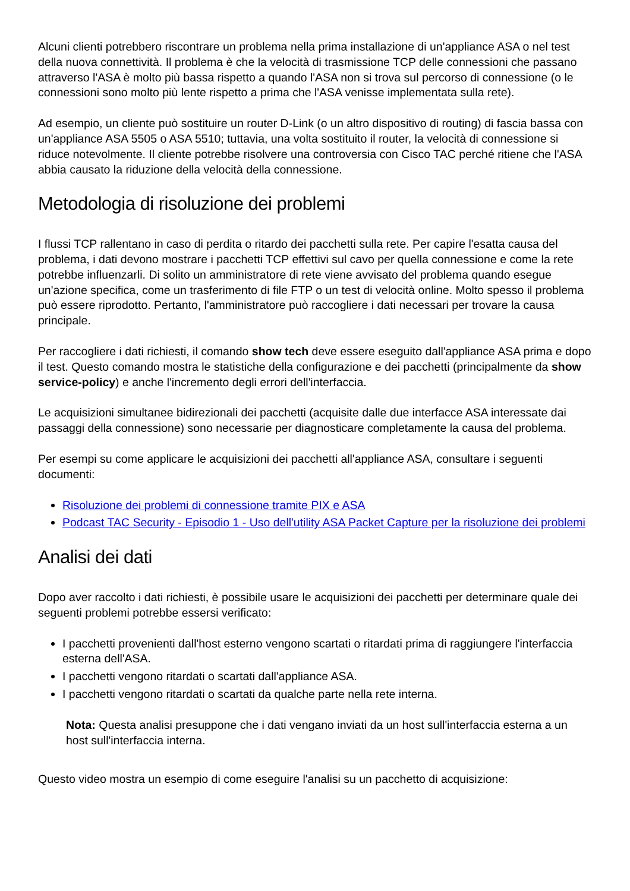Alcuni clienti potrebbero riscontrare un problema nella prima installazione di un'appliance ASA o nel test della nuova connettività. Il problema è che la velocità di trasmissione TCP delle connessioni che passano attraverso l'ASA è molto più bassa rispetto a quando l'ASA non si trova sul percorso di connessione (o le connessioni sono molto più lente rispetto a prima che l'ASA venisse implementata sulla rete).
Ad esempio, un cliente può sostituire un router D-Link (o un altro dispositivo di routing) di fascia bassa con un'appliance ASA 5505 o ASA 5510; tuttavia, una volta sostituito il router, la velocità di connessione si riduce notevolmente. Il cliente potrebbe risolvere una controversia con Cisco TAC perché ritiene che l'ASA abbia causato la riduzione della velocità della connessione.
Metodologia di risoluzione dei problemi
I flussi TCP rallentano in caso di perdita o ritardo dei pacchetti sulla rete. Per capire l'esatta causa del problema, i dati devono mostrare i pacchetti TCP effettivi sul cavo per quella connessione e come la rete potrebbe influenzarli. Di solito un amministratore di rete viene avvisato del problema quando esegue un'azione specifica, come un trasferimento di file FTP o un test di velocità online. Molto spesso il problema può essere riprodotto. Pertanto, l'amministratore può raccogliere i dati necessari per trovare la causa principale.
Per raccogliere i dati richiesti, il comando show tech deve essere eseguito dall'appliance ASA prima e dopo il test. Questo comando mostra le statistiche della configurazione e dei pacchetti (principalmente da show service-policy) e anche l'incremento degli errori dell'interfaccia.
Le acquisizioni simultanee bidirezionali dei pacchetti (acquisite dalle due interfacce ASA interessate dai passaggi della connessione) sono necessarie per diagnosticare completamente la causa del problema.
Per esempi su come applicare le acquisizioni dei pacchetti all'appliance ASA, consultare i seguenti documenti:
Risoluzione dei problemi di connessione tramite PIX e ASA
Podcast TAC Security - Episodio 1 - Uso dell'utility ASA Packet Capture per la risoluzione dei problemi
Analisi dei dati
Dopo aver raccolto i dati richiesti, è possibile usare le acquisizioni dei pacchetti per determinare quale dei seguenti problemi potrebbe essersi verificato:
I pacchetti provenienti dall'host esterno vengono scartati o ritardati prima di raggiungere l'interfaccia esterna dell'ASA.
I pacchetti vengono ritardati o scartati dall'appliance ASA.
I pacchetti vengono ritardati o scartati da qualche parte nella rete interna.
Nota: Questa analisi presuppone che i dati vengano inviati da un host sull'interfaccia esterna a un host sull'interfaccia interna.
Questo video mostra un esempio di come eseguire l'analisi su un pacchetto di acquisizione: